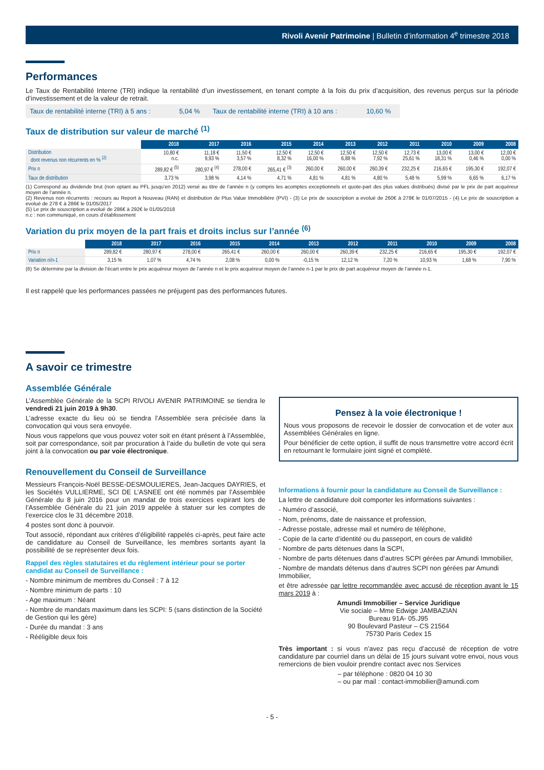Rivoli Avenir Patrimoine | Bulletin d’information 4<sup>e</sup> trimestre 2018
Performances
Le Taux de Rentabilité Interne (TRI) indique la rentabilité d’un investissement, en tenant compte à la fois du prix d’acquisition, des revenus perçus sur la période d’investissement et de la valeur de retrait.
| Taux de rentabilité interne (TRI) à 5 ans : | 5,04 % | Taux de rentabilité interne (TRI) à 10 ans : | 10,60 % |
Taux de distribution sur valeur de marché <sup>(1)</sup>
| | 2018 | 2017 | 2016 | 2015 | 2014 | 2013 | 2012 | 2011 | 2010 | 2009 | 2008 |
| --- | --- | --- | --- | --- | --- | --- | --- | --- | --- | --- | --- |
| Distribution dont revenus non récurrents en % <sup>(2)</sup> | 10,80 € n.c. | 11,18 € 9,93 % | 11,50 € 3,57 % | 12,50 € 8,32 % | 12,50 € 16,00 % | 12,50 € 6,88 % | 12,50 € 7,92 % | 12,73 € 25,61 % | 13,00 € 18,31 % | 13,00 € 0,46 % | 12,00 € 0,00 % |
| Prix n | 289,82 € <sup>(5)</sup> | 280,97 € <sup>(4)</sup> | 278,00 € | 265,41 € <sup>(3)</sup> | 260,00 € | 260,00 € | 260,39 € | 232,25 € | 216,65 € | 195,30 € | 192,07 € |
| Taux de distribution | 3,73 % | 3,98 % | 4,14 % | 4,71 % | 4,81 % | 4,81 % | 4,80 % | 5,48 % | 5,99 % | 6,65 % | 6,17 % |
(1) Correspond au dividende brut (non optant au PFL jusqu’en 2012) versé au titre de l’année n (y compris les acomptes exceptionnels et quote-part des plus values distribués) divisé par le prix de part acquéreur moyen de l’année n.
(2) Revenus non récurrents : recours au Report à Nouveau (RAN) et distribution de Plus Value Immobilière (PVI) - (3) Le prix de souscription a evolué de 260€ à 278€ le 01/07/2015 - (4) Le prix de souscription a evolué de 278 € à 286€ le 01/05/2017
(5) Le prix de souscription a evolué de 286€ à 292€ le 01/05/2018
n.c : non communiqué, en cours d’établissement
Variation du prix moyen de la part frais et droits inclus sur l’année <sup>(6)</sup>
| | 2018 | 2017 | 2016 | 2015 | 2014 | 2013 | 2012 | 2011 | 2010 | 2009 | 2008 |
| --- | --- | --- | --- | --- | --- | --- | --- | --- | --- | --- | --- |
| Prix n | 289,82 € | 280,97 € | 278,00 € | 265,41 € | 260,00 € | 260,00 € | 260,39 € | 232,25 € | 216,65 € | 195,30 € | 192,07 € |
| Variation n/n-1 | 3,15 % | 1,07 % | 4,74 % | 2,08 % | 0,00 % | -0,15 % | 12,12 % | 7,20 % | 10,93 % | 1,68 % | 7,90 % |
(6) Se détermine par la division de l’écart entre le prix acquéreur moyen de l’année n et le prix acquéreur moyen de l’année n-1 par le prix de part acquéreur moyen de l’année n-1.
Il est rappelé que les performances passées ne préjugent pas des performances futures.
A savoir ce trimestre
Assemblée Générale
L’Assemblée Générale de la SCPI RIVOLI AVENIR PATRIMOINE se tiendra le vendredi 21 juin 2019 à 9h30.
L’adresse exacte du lieu où se tiendra l’Assemblée sera précisée dans la convocation qui vous sera envoyée.
Nous vous rappelons que vous pouvez voter soit en étant présent à l’Assemblée, soit par correspondance, soit par procuration à l’aide du bulletin de vote qui sera joint à la convocation ou par voie électronique.
Renouvellement du Conseil de Surveillance
Messieurs François-Noël BESSE-DESMOULIERES, Jean-Jacques DAYRIES, et les Sociétés VULLIERME, SCI DE L’ASNEE ont été nommés par l’Assemblée Générale du 8 juin 2016 pour un mandat de trois exercices expirant lors de l’Assemblée Générale du 21 juin 2019 appelée à statuer sur les comptes de l’exercice clos le 31 décembre 2018.
4 postes sont donc à pourvoir.
Tout associé, répondant aux critères d’éligibilité rappelés ci-après, peut faire acte de candidature au Conseil de Surveillance, les membres sortants ayant la possibilité de se représenter deux fois.
Rappel des règles statutaires et du règlement intérieur pour se porter candidat au Conseil de Surveillance :
- Nombre minimum de membres du Conseil : 7 à 12
- Nombre minimum de parts : 10
- Age maximum : Néant
- Nombre de mandats maximum dans les SCPI: 5 (sans distinction de la Société de Gestion qui les gère)
- Durée du mandat : 3 ans
- Rééligible deux fois
Pensez à la voie électronique !
Nous vous proposons de recevoir le dossier de convocation et de voter aux Assemblées Générales en ligne.
Pour bénéficier de cette option, il suffit de nous transmettre votre accord écrit en retournant le formulaire joint signé et complété.
Informations à fournir pour la candidature au Conseil de Surveillance :
La lettre de candidature doit comporter les informations suivantes :
- Numéro d’associé,
- Nom, prénoms, date de naissance et profession,
- Adresse postale, adresse mail et numéro de téléphone,
- Copie de la carte d’identité ou du passeport, en cours de validité
- Nombre de parts détenues dans la SCPI,
- Nombre de parts détenues dans d’autres SCPI gérées par Amundi Immobilier,
- Nombre de mandats détenus dans d’autres SCPI non gérées par Amundi Immobilier,
et être adressée par lettre recommandée avec accusé de réception avant le 15 mars 2019 à :
Amundi Immobilier – Service Juridique
Vie sociale – Mme Edwige JAMBAZIAN
Bureau 91A- 05.J95
90 Boulevard Pasteur – CS 21564
75730 Paris Cedex 15
Très important : si vous n’avez pas reçu d’accusé de réception de votre candidature par courriel dans un délai de 15 jours suivant votre envoi, nous vous remercions de bien vouloir prendre contact avec nos Services
– par téléphone : 0820 04 10 30
– ou par mail : contact-immobilier@amundi.com
- 5 -